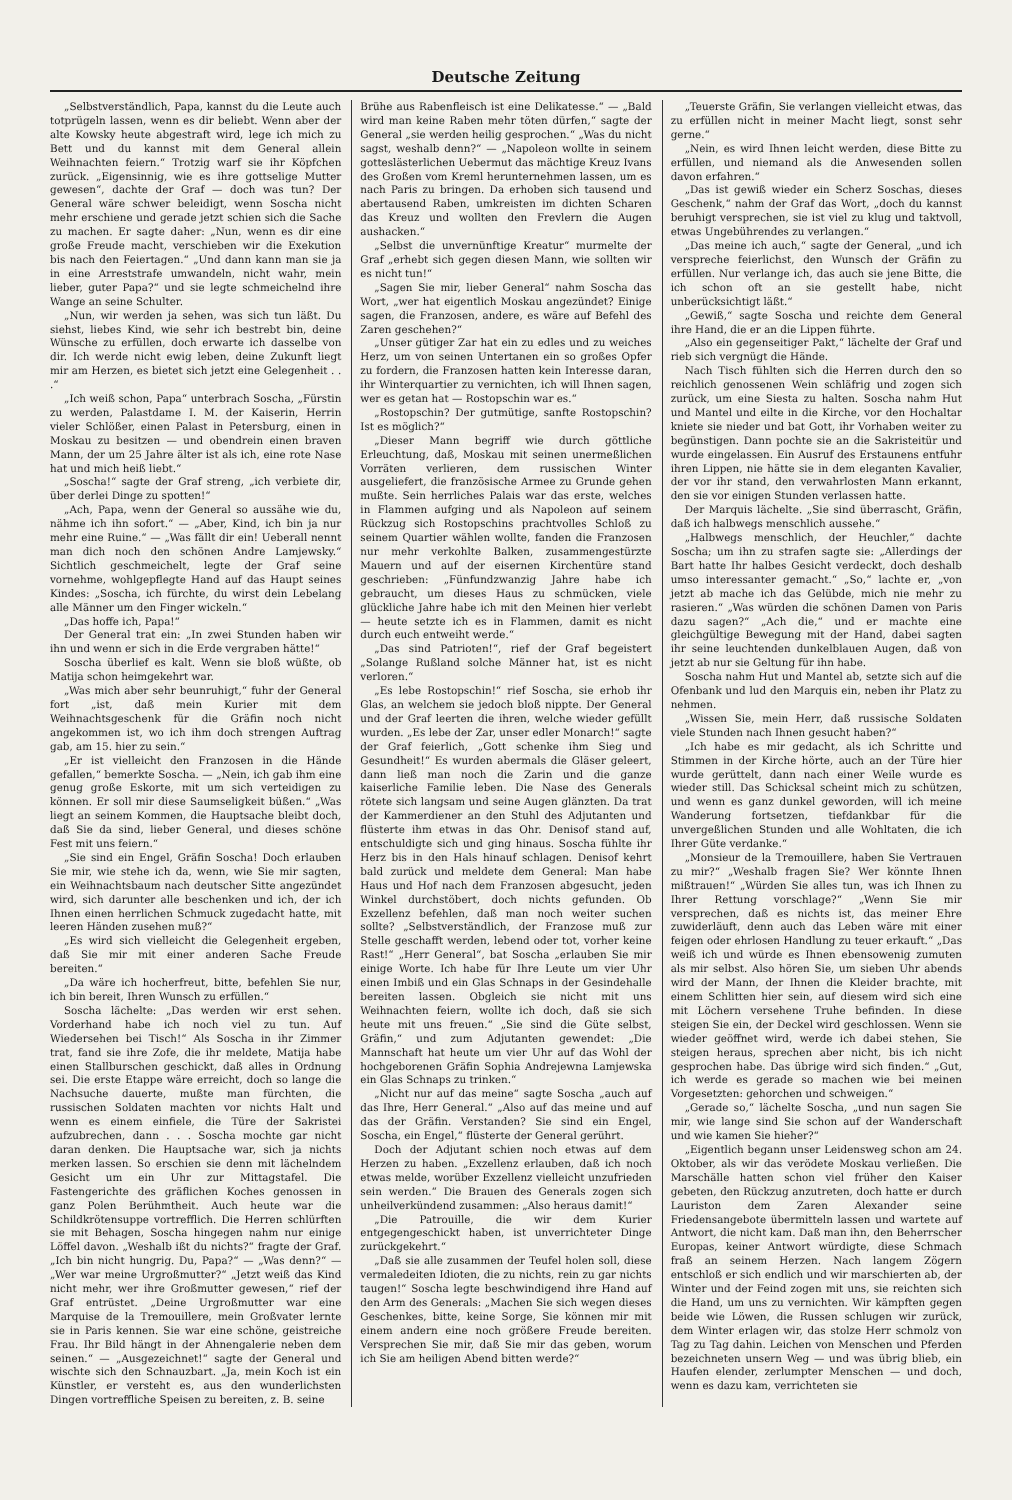Deutsche Zeitung
„Selbstverständlich, Papa, kannst du die Leute auch totprügeln lassen, wenn es dir beliebt. Wenn aber der alte Kowsky heute abgestraft wird, lege ich mich zu Bett und du kannst mit dem General allein Weihnachten feiern.“ Trotzig warf sie ihr Köpfchen zurück. „Eigensinnig, wie es ihre gottselige Mutter gewesen“, dachte der Graf — doch was tun? Der General wäre schwer beleidigt, wenn Soscha nicht mehr erschiene und gerade jetzt schien sich die Sache zu machen. Er sagte daher: „Nun, wenn es dir eine große Freude macht, verschieben wir die Exekution bis nach den Feiertagen.“ „Und dann kann man sie ja in eine Arreststrafe umwandeln, nicht wahr, mein lieber, guter Papa?“ und sie legte schmeichelnd ihre Wange an seine Schulter.
„Nun, wir werden ja sehen, was sich tun läßt. Du siehst, liebes Kind, wie sehr ich bestrebt bin, deine Wünsche zu erfüllen, doch erwarte ich dasselbe von dir. Ich werde nicht ewig leben, deine Zukunft liegt mir am Herzen, es bietet sich jetzt eine Gelegenheit . . .“
„Ich weiß schon, Papa“ unterbrach Soscha, „Fürstin zu werden, Palastdame I. M. der Kaiserin, Herrin vieler Schlößer, einen Palast in Petersburg, einen in Moskau zu besitzen — und obendrein einen braven Mann, der um 25 Jahre älter ist als ich, eine rote Nase hat und mich heiß liebt.“
„Soscha!“ sagte der Graf streng, „ich verbiete dir, über derlei Dinge zu spotten!“
„Ach, Papa, wenn der General so aussähe wie du, nähme ich ihn sofort.“ — „Aber, Kind, ich bin ja nur mehr eine Ruine.“ — „Was fällt dir ein! Ueberall nennt man dich noch den schönen Andre Lamjewsky.“ Sichtlich geschmeichelt, legte der Graf seine vornehme, wohlgepflegte Hand auf das Haupt seines Kindes: „Soscha, ich fürchte, du wirst dein Lebelang alle Männer um den Finger wickeln.“
„Das hoffe ich, Papa!“
Der General trat ein: „In zwei Stunden haben wir ihn und wenn er sich in die Erde vergraben hätte!“
Soscha überlief es kalt. Wenn sie bloß wüßte, ob Matija schon heimgekehrt war.
„Was mich aber sehr beunruhigt,“ fuhr der General fort „ist, daß mein Kurier mit dem Weihnachtsgeschenk für die Gräfin noch nicht angekommen ist, wo ich ihm doch strengen Auftrag gab, am 15. hier zu sein.“
„Er ist vielleicht den Franzosen in die Hände gefallen,“ bemerkte Soscha. — „Nein, ich gab ihm eine genug große Eskorte, mit um sich verteidigen zu können. Er soll mir diese Saumseligkeit büßen.“ „Was liegt an seinem Kommen, die Hauptsache bleibt doch, daß Sie da sind, lieber General, und dieses schöne Fest mit uns feiern.“
„Sie sind ein Engel, Gräfin Soscha! Doch erlauben Sie mir, wie stehe ich da, wenn, wie Sie mir sagten, ein Weihnachtsbaum nach deutscher Sitte angezündet wird, sich darunter alle beschenken und ich, der ich Ihnen einen herrlichen Schmuck zugedacht hatte, mit leeren Händen zusehen muß?“
„Es wird sich vielleicht die Gelegenheit ergeben, daß Sie mir mit einer anderen Sache Freude bereiten.“
„Da wäre ich hocherfreut, bitte, befehlen Sie nur, ich bin bereit, Ihren Wunsch zu erfüllen.“
Soscha lächelte: „Das werden wir erst sehen. Vorderhand habe ich noch viel zu tun. Auf Wiedersehen bei Tisch!“ Als Soscha in ihr Zimmer trat, fand sie ihre Zofe, die ihr meldete, Matija habe einen Stallburschen geschickt, daß alles in Ordnung sei. Die erste Etappe wäre erreicht, doch so lange die Nachsuche dauerte, mußte man fürchten, die russischen Soldaten machten vor nichts Halt und wenn es einem einfiele, die Türe der Sakristei aufzubrechen, dann . . . Soscha mochte gar nicht daran denken. Die Hauptsache war, sich ja nichts merken lassen. So erschien sie denn mit lächelndem Gesicht um ein Uhr zur Mittagstafel. Die Fastengerichte des gräflichen Koches genossen in ganz Polen Berühmtheit. Auch heute war die Schildkrötensuppe vortrefflich. Die Herren schlürften sie mit Behagen, Soscha hingegen nahm nur einige Löffel davon. „Weshalb ißt du nichts?“ fragte der Graf. „Ich bin nicht hungrig. Du, Papa?“ — „Was denn?“ — „Wer war meine Urgroßmutter?“ „Jetzt weiß das Kind nicht mehr, wer ihre Großmutter gewesen,“ rief der Graf entrüstet. „Deine Urgroßmutter war eine Marquise de la Tremouillere, mein Großvater lernte sie in Paris kennen. Sie war eine schöne, geistreiche Frau. Ihr Bild hängt in der Ahnengalerie neben dem seinen.“ — „Ausgezeichnet!“ sagte der General und wischte sich den Schnauzbart. „Ja, mein Koch ist ein Künstler, er versteht es, aus den wunderlichsten Dingen vortreffliche Speisen zu bereiten, z. B. seine
Brühe aus Rabenfleisch ist eine Delikatesse.“ — „Bald wird man keine Raben mehr töten dürfen,“ sagte der General „sie werden heilig gesprochen.“ „Was du nicht sagst, weshalb denn?“ — „Napoleon wollte in seinem gotteslästerlichen Uebermut das mächtige Kreuz Ivans des Großen vom Kreml herunternehmen lassen, um es nach Paris zu bringen. Da erhoben sich tausend und abertausend Raben, umkreisten im dichten Scharen das Kreuz und wollten den Frevlern die Augen aushacken.“
„Selbst die unvernünftige Kreatur“ murmelte der Graf „erhebt sich gegen diesen Mann, wie sollten wir es nicht tun!“
„Sagen Sie mir, lieber General“ nahm Soscha das Wort, „wer hat eigentlich Moskau angezündet? Einige sagen, die Franzosen, andere, es wäre auf Befehl des Zaren geschehen?“
„Unser gütiger Zar hat ein zu edles und zu weiches Herz, um von seinen Untertanen ein so großes Opfer zu fordern, die Franzosen hatten kein Interesse daran, ihr Winterquartier zu vernichten, ich will Ihnen sagen, wer es getan hat — Rostopschin war es.“
„Rostopschin? Der gutmütige, sanfte Rostopschin? Ist es möglich?“
„Dieser Mann begriff wie durch göttliche Erleuchtung, daß, Moskau mit seinen unermeßlichen Vorräten verlieren, dem russischen Winter ausgeliefert, die französische Armee zu Grunde gehen mußte. Sein herrliches Palais war das erste, welches in Flammen aufging und als Napoleon auf seinem Rückzug sich Rostopschins prachtvolles Schloß zu seinem Quartier wählen wollte, fanden die Franzosen nur mehr verkohlte Balken, zusammengestürzte Mauern und auf der eisernen Kirchentüre stand geschrieben: „Fünfundzwanzig Jahre habe ich gebraucht, um dieses Haus zu schmücken, viele glückliche Jahre habe ich mit den Meinen hier verlebt — heute setzte ich es in Flammen, damit es nicht durch euch entweiht werde.“
„Das sind Patrioten!“, rief der Graf begeistert „Solange Rußland solche Männer hat, ist es nicht verloren.“
„Es lebe Rostopschin!“ rief Soscha, sie erhob ihr Glas, an welchem sie jedoch bloß nippte. Der General und der Graf leerten die ihren, welche wieder gefüllt wurden. „Es lebe der Zar, unser edler Monarch!“ sagte der Graf feierlich, „Gott schenke ihm Sieg und Gesundheit!“ Es wurden abermals die Gläser geleert, dann ließ man noch die Zarin und die ganze kaiserliche Familie leben. Die Nase des Generals rötete sich langsam und seine Augen glänzten. Da trat der Kammerdiener an den Stuhl des Adjutanten und flüsterte ihm etwas in das Ohr. Denisof stand auf, entschuldigte sich und ging hinaus. Soscha fühlte ihr Herz bis in den Hals hinauf schlagen. Denisof kehrt bald zurück und meldete dem General: Man habe Haus und Hof nach dem Franzosen abgesucht, jeden Winkel durchstöbert, doch nichts gefunden. Ob Exzellenz befehlen, daß man noch weiter suchen sollte? „Selbstverständlich, der Franzose muß zur Stelle geschafft werden, lebend oder tot, vorher keine Rast!“ „Herr General“, bat Soscha „erlauben Sie mir einige Worte. Ich habe für Ihre Leute um vier Uhr einen Imbiß und ein Glas Schnaps in der Gesindehalle bereiten lassen. Obgleich sie nicht mit uns Weihnachten feiern, wollte ich doch, daß sie sich heute mit uns freuen.“ „Sie sind die Güte selbst, Gräfin,“ und zum Adjutanten gewendet: „Die Mannschaft hat heute um vier Uhr auf das Wohl der hochgeborenen Gräfin Sophia Andrejewna Lamjewska ein Glas Schnaps zu trinken.“
„Nicht nur auf das meine“ sagte Soscha „auch auf das Ihre, Herr General.“ „Also auf das meine und auf das der Gräfin. Verstanden? Sie sind ein Engel, Soscha, ein Engel,“ flüsterte der General gerührt.
Doch der Adjutant schien noch etwas auf dem Herzen zu haben. „Exzellenz erlauben, daß ich noch etwas melde, worüber Exzellenz vielleicht unzufrieden sein werden.“ Die Brauen des Generals zogen sich unheilverkündend zusammen: „Also heraus damit!“
„Die Patrouille, die wir dem Kurier entgegengeschickt haben, ist unverrichteter Dinge zurückgekehrt.“
„Daß sie alle zusammen der Teufel holen soll, diese vermaledeiten Idioten, die zu nichts, rein zu gar nichts taugen!“ Soscha legte beschwindigend ihre Hand auf den Arm des Generals: „Machen Sie sich wegen dieses Geschenkes, bitte, keine Sorge, Sie können mir mit einem andern eine noch größere Freude bereiten. Versprechen Sie mir, daß Sie mir das geben, worum ich Sie am heiligen Abend bitten werde?“
„Teuerste Gräfin, Sie verlangen vielleicht etwas, das zu erfüllen nicht in meiner Macht liegt, sonst sehr gerne.“
„Nein, es wird Ihnen leicht werden, diese Bitte zu erfüllen, und niemand als die Anwesenden sollen davon erfahren.“
„Das ist gewiß wieder ein Scherz Soschas, dieses Geschenk,“ nahm der Graf das Wort, „doch du kannst beruhigt versprechen, sie ist viel zu klug und taktvoll, etwas Ungebührendes zu verlangen.“
„Das meine ich auch,“ sagte der General, „und ich verspreche feierlichst, den Wunsch der Gräfin zu erfüllen. Nur verlange ich, das auch sie jene Bitte, die ich schon oft an sie gestellt habe, nicht unberücksichtigt läßt.“
„Gewiß,“ sagte Soscha und reichte dem General ihre Hand, die er an die Lippen führte.
„Also ein gegenseitiger Pakt,“ lächelte der Graf und rieb sich vergnügt die Hände.
Nach Tisch fühlten sich die Herren durch den so reichlich genossenen Wein schläfrig und zogen sich zurück, um eine Siesta zu halten. Soscha nahm Hut und Mantel und eilte in die Kirche, vor den Hochaltar kniete sie nieder und bat Gott, ihr Vorhaben weiter zu begünstigen. Dann pochte sie an die Sakristeitür und wurde eingelassen. Ein Ausruf des Erstaunens entfuhr ihren Lippen, nie hätte sie in dem eleganten Kavalier, der vor ihr stand, den verwahrlosten Mann erkannt, den sie vor einigen Stunden verlassen hatte.
Der Marquis lächelte. „Sie sind überrascht, Gräfin, daß ich halbwegs menschlich aussehe.“
„Halbwegs menschlich, der Heuchler,“ dachte Soscha; um ihn zu strafen sagte sie: „Allerdings der Bart hatte Ihr halbes Gesicht verdeckt, doch deshalb umso interessanter gemacht.“ „So,“ lachte er, „von jetzt ab mache ich das Gelübde, mich nie mehr zu rasieren.“ „Was würden die schönen Damen von Paris dazu sagen?“ „Ach die,“ und er machte eine gleichgültige Bewegung mit der Hand, dabei sagten ihr seine leuchtenden dunkelblauen Augen, daß von jetzt ab nur sie Geltung für ihn habe.
Soscha nahm Hut und Mantel ab, setzte sich auf die Ofenbank und lud den Marquis ein, neben ihr Platz zu nehmen.
„Wissen Sie, mein Herr, daß russische Soldaten viele Stunden nach Ihnen gesucht haben?“
„Ich habe es mir gedacht, als ich Schritte und Stimmen in der Kirche hörte, auch an der Türe hier wurde gerüttelt, dann nach einer Weile wurde es wieder still. Das Schicksal scheint mich zu schützen, und wenn es ganz dunkel geworden, will ich meine Wanderung fortsetzen, tiefdankbar für die unvergeßlichen Stunden und alle Wohltaten, die ich Ihrer Güte verdanke.“
„Monsieur de la Tremouillere, haben Sie Vertrauen zu mir?“ „Weshalb fragen Sie? Wer könnte Ihnen mißtrauen!“ „Würden Sie alles tun, was ich Ihnen zu Ihrer Rettung vorschlage?“ „Wenn Sie mir versprechen, daß es nichts ist, das meiner Ehre zuwiderläuft, denn auch das Leben wäre mit einer feigen oder ehrlosen Handlung zu teuer erkauft.“ „Das weiß ich und würde es Ihnen ebensowenig zumuten als mir selbst. Also hören Sie, um sieben Uhr abends wird der Mann, der Ihnen die Kleider brachte, mit einem Schlitten hier sein, auf diesem wird sich eine mit Löchern versehene Truhe befinden. In diese steigen Sie ein, der Deckel wird geschlossen. Wenn sie wieder geöffnet wird, werde ich dabei stehen, Sie steigen heraus, sprechen aber nicht, bis ich nicht gesprochen habe. Das übrige wird sich finden.“ „Gut, ich werde es gerade so machen wie bei meinen Vorgesetzten: gehorchen und schweigen.“
„Gerade so,“ lächelte Soscha, „und nun sagen Sie mir, wie lange sind Sie schon auf der Wanderschaft und wie kamen Sie hieher?“
„Eigentlich begann unser Leidensweg schon am 24. Oktober, als wir das verödete Moskau verließen. Die Marschälle hatten schon viel früher den Kaiser gebeten, den Rückzug anzutreten, doch hatte er durch Lauriston dem Zaren Alexander seine Friedensangebote übermitteln lassen und wartete auf Antwort, die nicht kam. Daß man ihn, den Beherrscher Europas, keiner Antwort würdigte, diese Schmach fraß an seinem Herzen. Nach langem Zögern entschloß er sich endlich und wir marschierten ab, der Winter und der Feind zogen mit uns, sie reichten sich die Hand, um uns zu vernichten. Wir kämpften gegen beide wie Löwen, die Russen schlugen wir zurück, dem Winter erlagen wir, das stolze Herr schmolz von Tag zu Tag dahin. Leichen von Menschen und Pferden bezeichneten unsern Weg — und was übrig blieb, ein Haufen elender, zerlumpter Menschen — und doch, wenn es dazu kam, verrichteten sie